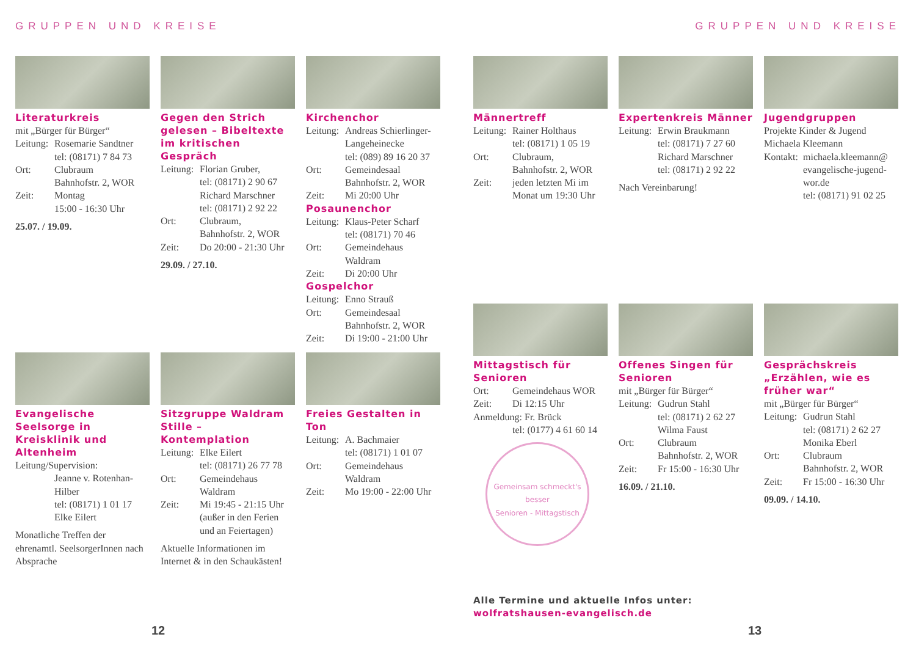GRUPPEN UND KREISE
Literaturkreis
mit „Bürger für Bürger“
Leitung: Rosemarie Sandtner
tel: (08171) 7 84 73
Ort: Clubraum
Bahnhofstr. 2, WOR
Zeit: Montag
15:00 - 16:30 Uhr
25.07. / 19.09.
Gegen den Strich gelesen – Bibeltexte im kritischen Gespräch
Leitung: Florian Gruber,
tel: (08171) 2 90 67
Richard Marschner
tel: (08171) 2 92 22
Ort: Clubraum,
Bahnhofstr. 2, WOR
Zeit: Do 20:00 - 21:30 Uhr
29.09. / 27.10.
Kirchenchor
Leitung: Andreas Schierlinger-Langeheinecke
tel: (089) 89 16 20 37
Ort: Gemeindesaal
Bahnhofstr. 2, WOR
Zeit: Mi 20:00 Uhr
Posaunenchor
Leitung: Klaus-Peter Scharf
tel: (08171) 70 46
Ort: Gemeindehaus Waldram
Zeit: Di 20:00 Uhr
Gospelchor
Leitung: Enno Strauß
Ort: Gemeindesaal
Bahnhofstr. 2, WOR
Zeit: Di 19:00 - 21:00 Uhr
Evangelische Seelsorge in Kreisklinik und Altenheim
Leitung/Supervision:
Jeanne v. Rotenhan-Hilber
tel: (08171) 1 01 17
Elke Eilert
Monatliche Treffen der ehrenamtl. SeelsorgerInnen nach Absprache
Sitzgruppe Waldram Stille – Kontemplation
Leitung: Elke Eilert
tel: (08171) 26 77 78
Ort: Gemeindehaus Waldram
Zeit: Mi 19:45 - 21:15 Uhr (außer in den Ferien und an Feiertagen)
Aktuelle Informationen im Internet & in den Schaukästen!
Freies Gestalten in Ton
Leitung: A. Bachmaier
tel: (08171) 1 01 07
Ort: Gemeindehaus Waldram
Zeit: Mo 19:00 - 22:00 Uhr
12
GRUPPEN UND KREISE
Männertreff
Leitung: Rainer Holthaus
tel: (08171) 1 05 19
Ort: Clubraum,
Bahnhofstr. 2, WOR
Zeit: jeden letzten Mi im Monat um 19:30 Uhr
Expertenkreis Männer
Leitung: Erwin Braukmann
tel: (08171) 7 27 60
Richard Marschner
tel: (08171) 2 92 22
Nach Vereinbarung!
Jugendgruppen
Projekte Kinder & Jugend
Michaela Kleemann
Kontakt: michaela.kleemann@ evangelische-jugend-wor.de
tel: (08171) 91 02 25
Mittagstisch für Senioren
Ort: Gemeindehaus WOR
Zeit: Di 12:15 Uhr
Anmeldung: Fr. Brück
tel: (0177) 4 61 60 14
Gemeinsam schmeckt's besser
Senioren - Mittagstisch
Offenes Singen für Senioren
mit „Bürger für Bürger“
Leitung: Gudrun Stahl
tel: (08171) 2 62 27
Wilma Faust
Ort: Clubraum
Bahnhofstr. 2, WOR
Zeit: Fr 15:00 - 16:30 Uhr
16.09. / 21.10.
Gesprächskreis „Erzählen, wie es früher war“
mit „Bürger für Bürger“
Leitung: Gudrun Stahl
tel: (08171) 2 62 27
Monika Eberl
Ort: Clubraum
Bahnhofstr. 2, WOR
Zeit: Fr 15:00 - 16:30 Uhr
09.09. / 14.10.
Alle Termine und aktuelle Infos unter:
wolfratshausen-evangelisch.de
13